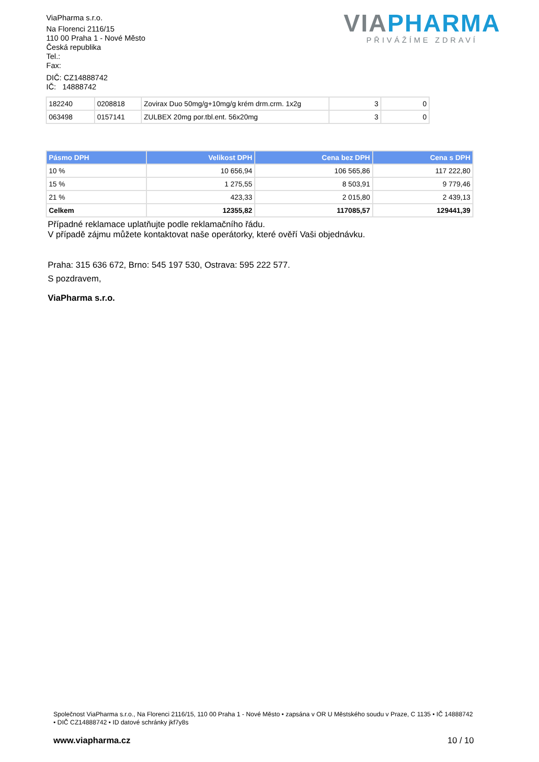ViaPharma s.r.o.
Na Florenci 2116/15
110 00 Praha 1 - Nové Město
Česká republika
Tel.:
Fax:
DIČ: CZ14888742
IČ: 14888742
VIA PHARMA
PŘIVÁŽÍME ZDRAVÍ
| 182240 | 0208818 | Zovirax Duo 50mg/g+10mg/g krém drm.crm. 1x2g | 3 | 0 |
| 063498 | 0157141 | ZULBEX 20mg por.tbl.ent. 56x20mg | 3 | 0 |
| Pásmo DPH | Velikost DPH | Cena bez DPH | Cena s DPH |
| --- | --- | --- | --- |
| 10 % | 10 656,94 | 106 565,86 | 117 222,80 |
| 15 % | 1 275,55 | 8 503,91 | 9 779,46 |
| 21 % | 423,33 | 2 015,80 | 2 439,13 |
| Celkem | 12355,82 | 117085,57 | 129441,39 |
Případné reklamace uplatňujte podle reklamačního řádu.
V případě zájmu můžete kontaktovat naše operátorky, které ověří Vaši objednávku.
Praha: 315 636 672, Brno: 545 197 530, Ostrava: 595 222 577.
S pozdravem,
ViaPharma s.r.o.
Společnost ViaPharma s.r.o., Na Florenci 2116/15, 110 00 Praha 1 - Nové Město • zapsána v OR U Městského soudu v Praze, C 1135 • IČ 14888742 • DIČ CZ14888742 • ID datové schránky jkf7y8s
www.viapharma.cz 10 / 10